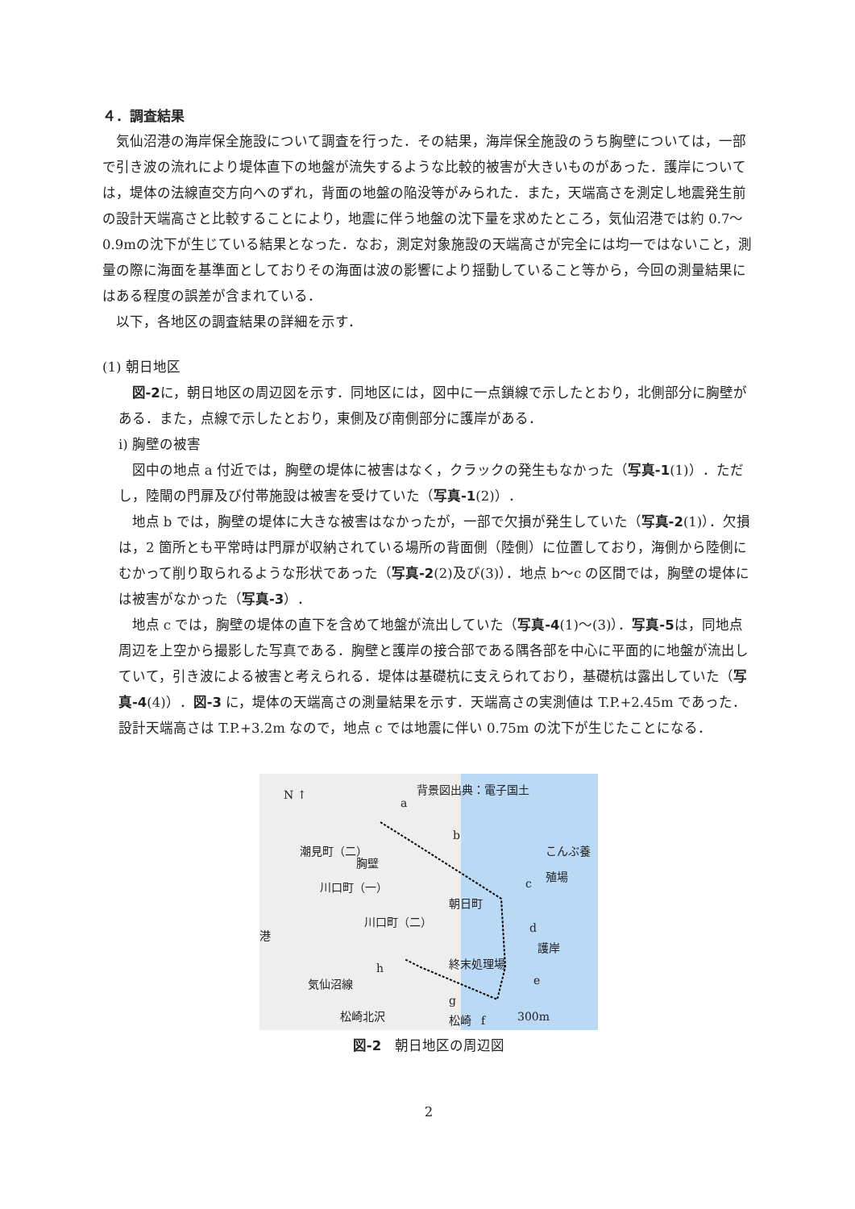４．調査結果
気仙沼港の海岸保全施設について調査を行った．その結果，海岸保全施設のうち胸壁については，一部で引き波の流れにより堤体直下の地盤が流失するような比較的被害が大きいものがあった．護岸については，堤体の法線直交方向へのずれ，背面の地盤の陥没等がみられた．また，天端高さを測定し地震発生前の設計天端高さと比較することにより，地震に伴う地盤の沈下量を求めたところ，気仙沼港では約 0.7～0.9mの沈下が生じている結果となった．なお，測定対象施設の天端高さが完全には均一ではないこと，測量の際に海面を基準面としておりその海面は波の影響により揺動していること等から，今回の測量結果にはある程度の誤差が含まれている．
以下，各地区の調査結果の詳細を示す．
(1) 朝日地区
図-2に，朝日地区の周辺図を示す．同地区には，図中に一点鎖線で示したとおり，北側部分に胸壁がある．また，点線で示したとおり，東側及び南側部分に護岸がある．
i) 胸壁の被害
図中の地点 a 付近では，胸壁の堤体に被害はなく，クラックの発生もなかった（写真-1(1)）．ただし，陸閘の門扉及び付帯施設は被害を受けていた（写真-1(2)）．
地点 b では，胸壁の堤体に大きな被害はなかったが，一部で欠損が発生していた（写真-2(1)）．欠損は，2 箇所とも平常時は門扉が収納されている場所の背面側（陸側）に位置しており，海側から陸側にむかって削り取られるような形状であった（写真-2(2)及び(3)）．地点 b～c の区間では，胸壁の堤体には被害がなかった（写真-3）．
地点 c では，胸壁の堤体の直下を含めて地盤が流出していた（写真-4(1)～(3)）．写真-5は，同地点周辺を上空から撮影した写真である．胸壁と護岸の接合部である隅各部を中心に平面的に地盤が流出していて，引き波による被害と考えられる．堤体は基礎杭に支えられており，基礎杭は露出していた（写真-4(4)）．図-3 に，堤体の天端高さの測量結果を示す．天端高さの実測値は T.P.+2.45m であった．設計天端高さは T.P.+3.2m なので，地点 c では地震に伴い 0.75m の沈下が生じたことになる．
N ↑ 背景図出典：電子国土
a
b
c
d
e
f
g
h
潮見町（二）
胸壁
川口町（一）
川口町（二）
朝日町
終末処理場
護岸
こんぶ養殖場
気仙沼線
松崎北沢
港
松崎 300m
図-2　朝日地区の周辺図
2